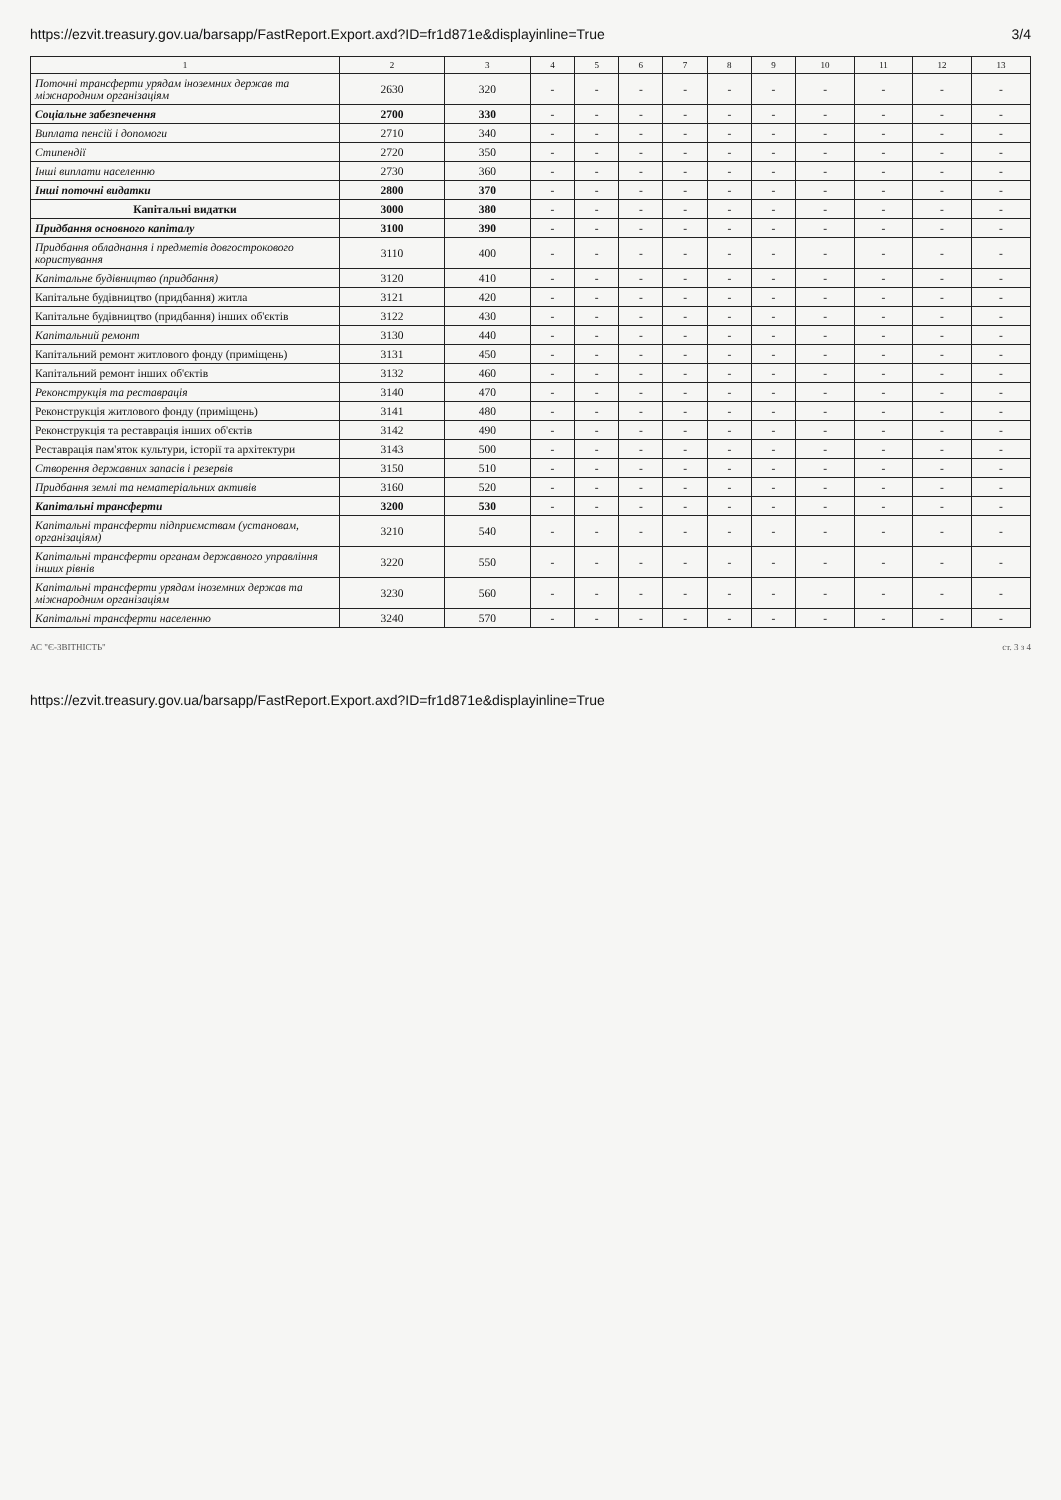https://ezvit.treasury.gov.ua/barsapp/FastReport.Export.axd?ID=fr1d871e&displayinline=True
3/4
| 1 | 2 | 3 | 4 | 5 | 6 | 7 | 8 | 9 | 10 | 11 | 12 | 13 |
| --- | --- | --- | --- | --- | --- | --- | --- | --- | --- | --- | --- | --- |
| Поточні трансферти урядам іноземних держав та міжнародним організаціям | 2630 | 320 | - | - | - | - | - | - | - | - | - | - |
| Соціальне забезпечення | 2700 | 330 | - | - | - | - | - | - | - | - | - | - |
| Виплата пенсій і допомоги | 2710 | 340 | - | - | - | - | - | - | - | - | - | - |
| Стипендії | 2720 | 350 | - | - | - | - | - | - | - | - | - | - |
| Інші виплати населенню | 2730 | 360 | - | - | - | - | - | - | - | - | - | - |
| Інші поточні видатки | 2800 | 370 | - | - | - | - | - | - | - | - | - | - |
| Капітальні видатки | 3000 | 380 | - | - | - | - | - | - | - | - | - | - |
| Придбання основного капіталу | 3100 | 390 | - | - | - | - | - | - | - | - | - | - |
| Придбання обладнання і предметів довгострокового користування | 3110 | 400 | - | - | - | - | - | - | - | - | - | - |
| Капітальне будівництво (придбання) | 3120 | 410 | - | - | - | - | - | - | - | - | - | - |
| Капітальне будівництво (придбання) житла | 3121 | 420 | - | - | - | - | - | - | - | - | - | - |
| Капітальне будівництво (придбання) інших об'єктів | 3122 | 430 | - | - | - | - | - | - | - | - | - | - |
| Капітальний ремонт | 3130 | 440 | - | - | - | - | - | - | - | - | - | - |
| Капітальний ремонт житлового фонду (приміщень) | 3131 | 450 | - | - | - | - | - | - | - | - | - | - |
| Капітальний ремонт інших об'єктів | 3132 | 460 | - | - | - | - | - | - | - | - | - | - |
| Реконструкція та реставрація | 3140 | 470 | - | - | - | - | - | - | - | - | - | - |
| Реконструкція житлового фонду (приміщень) | 3141 | 480 | - | - | - | - | - | - | - | - | - | - |
| Реконструкція та реставрація інших об'єктів | 3142 | 490 | - | - | - | - | - | - | - | - | - | - |
| Реставрація пам'яток культури, історії та архітектури | 3143 | 500 | - | - | - | - | - | - | - | - | - | - |
| Створення державних запасів і резервів | 3150 | 510 | - | - | - | - | - | - | - | - | - | - |
| Придбання землі та нематеріальних активів | 3160 | 520 | - | - | - | - | - | - | - | - | - | - |
| Капітальні трансферти | 3200 | 530 | - | - | - | - | - | - | - | - | - | - |
| Капітальні трансферти підприємствам (установам, організаціям) | 3210 | 540 | - | - | - | - | - | - | - | - | - | - |
| Капітальні трансферти органам державного управління інших рівнів | 3220 | 550 | - | - | - | - | - | - | - | - | - | - |
| Капітальні трансферти урядам іноземних держав та міжнародним організаціям | 3230 | 560 | - | - | - | - | - | - | - | - | - | - |
| Капітальні трансферти населенню | 3240 | 570 | - | - | - | - | - | - | - | - | - | - |
АС "Є-ЗВІТНІСТЬ" ст. 3 з 4
https://ezvit.treasury.gov.ua/barsapp/FastReport.Export.axd?ID=fr1d871e&displayinline=True